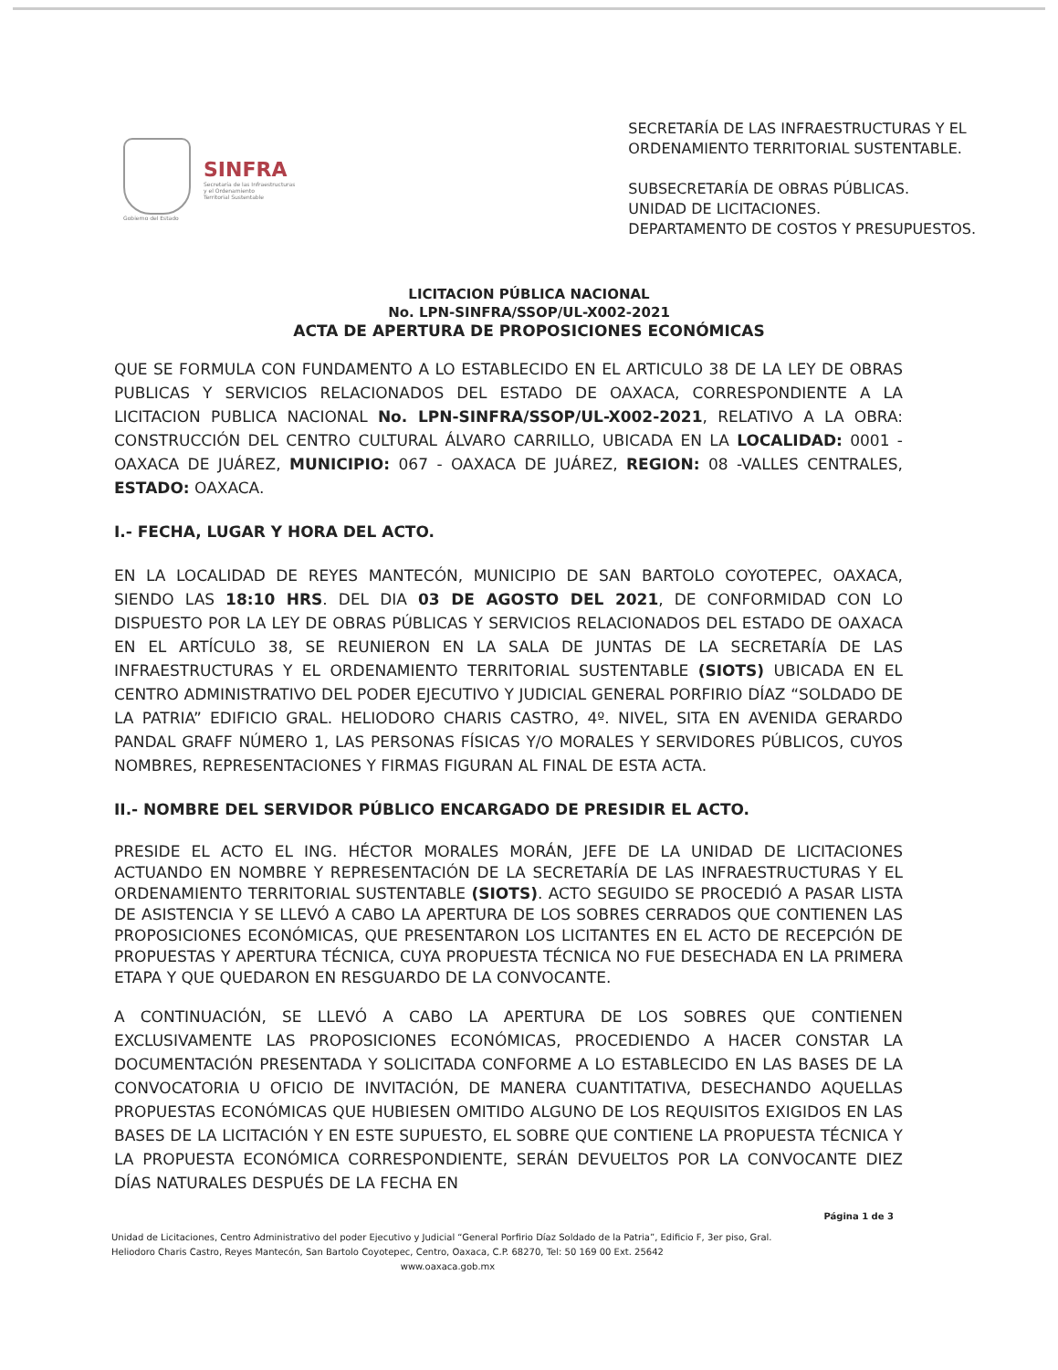Gobierno del Estado
SINFRA
Secretaría de las Infraestructuras
y el Ordenamiento
Territorial Sustentable
SECRETARÍA DE LAS INFRAESTRUCTURAS Y EL
ORDENAMIENTO TERRITORIAL SUSTENTABLE.
SUBSECRETARÍA DE OBRAS PÚBLICAS.
UNIDAD DE LICITACIONES.
DEPARTAMENTO DE COSTOS Y PRESUPUESTOS.
LICITACION PÚBLICA NACIONAL
No. LPN-SINFRA/SSOP/UL-X002-2021
ACTA DE APERTURA DE PROPOSICIONES ECONÓMICAS
QUE SE FORMULA CON FUNDAMENTO A LO ESTABLECIDO EN EL ARTICULO 38 DE LA LEY DE OBRAS PUBLICAS Y SERVICIOS RELACIONADOS DEL ESTADO DE OAXACA, CORRESPONDIENTE A LA LICITACION PUBLICA NACIONAL No. LPN-SINFRA/SSOP/UL-X002-2021, RELATIVO A LA OBRA: CONSTRUCCIÓN DEL CENTRO CULTURAL ÁLVARO CARRILLO, UBICADA EN LA LOCALIDAD: 0001 - OAXACA DE JUÁREZ, MUNICIPIO: 067 - OAXACA DE JUÁREZ, REGION: 08 -VALLES CENTRALES, ESTADO: OAXACA.
I.- FECHA, LUGAR Y HORA DEL ACTO.
EN LA LOCALIDAD DE REYES MANTECÓN, MUNICIPIO DE SAN BARTOLO COYOTEPEC, OAXACA, SIENDO LAS 18:10 HRS. DEL DIA 03 DE AGOSTO DEL 2021, DE CONFORMIDAD CON LO DISPUESTO POR LA LEY DE OBRAS PÚBLICAS Y SERVICIOS RELACIONADOS DEL ESTADO DE OAXACA EN EL ARTÍCULO 38, SE REUNIERON EN LA SALA DE JUNTAS DE LA SECRETARÍA DE LAS INFRAESTRUCTURAS Y EL ORDENAMIENTO TERRITORIAL SUSTENTABLE (SIOTS) UBICADA EN EL CENTRO ADMINISTRATIVO DEL PODER EJECUTIVO Y JUDICIAL GENERAL PORFIRIO DÍAZ “SOLDADO DE LA PATRIA” EDIFICIO GRAL. HELIODORO CHARIS CASTRO, 4º. NIVEL, SITA EN AVENIDA GERARDO PANDAL GRAFF NÚMERO 1, LAS PERSONAS FÍSICAS Y/O MORALES Y SERVIDORES PÚBLICOS, CUYOS NOMBRES, REPRESENTACIONES Y FIRMAS FIGURAN AL FINAL DE ESTA ACTA.
II.- NOMBRE DEL SERVIDOR PÚBLICO ENCARGADO DE PRESIDIR EL ACTO.
PRESIDE EL ACTO EL ING. HÉCTOR MORALES MORÁN, JEFE DE LA UNIDAD DE LICITACIONES ACTUANDO EN NOMBRE Y REPRESENTACIÓN DE LA SECRETARÍA DE LAS INFRAESTRUCTURAS Y EL ORDENAMIENTO TERRITORIAL SUSTENTABLE (SIOTS). ACTO SEGUIDO SE PROCEDIÓ A PASAR LISTA DE ASISTENCIA Y SE LLEVÓ A CABO LA APERTURA DE LOS SOBRES CERRADOS QUE CONTIENEN LAS PROPOSICIONES ECONÓMICAS, QUE PRESENTARON LOS LICITANTES EN EL ACTO DE RECEPCIÓN DE PROPUESTAS Y APERTURA TÉCNICA, CUYA PROPUESTA TÉCNICA NO FUE DESECHADA EN LA PRIMERA ETAPA Y QUE QUEDARON EN RESGUARDO DE LA CONVOCANTE.
A CONTINUACIÓN, SE LLEVÓ A CABO LA APERTURA DE LOS SOBRES QUE CONTIENEN EXCLUSIVAMENTE LAS PROPOSICIONES ECONÓMICAS, PROCEDIENDO A HACER CONSTAR LA DOCUMENTACIÓN PRESENTADA Y SOLICITADA CONFORME A LO ESTABLECIDO EN LAS BASES DE LA CONVOCATORIA U OFICIO DE INVITACIÓN, DE MANERA CUANTITATIVA, DESECHANDO AQUELLAS PROPUESTAS ECONÓMICAS QUE HUBIESEN OMITIDO ALGUNO DE LOS REQUISITOS EXIGIDOS EN LAS BASES DE LA LICITACIÓN Y EN ESTE SUPUESTO, EL SOBRE QUE CONTIENE LA PROPUESTA TÉCNICA Y LA PROPUESTA ECONÓMICA CORRESPONDIENTE, SERÁN DEVUELTOS POR LA CONVOCANTE DIEZ DÍAS NATURALES DESPUÉS DE LA FECHA EN
Página 1 de 3
Unidad de Licitaciones, Centro Administrativo del poder Ejecutivo y Judicial “General Porfirio Díaz Soldado de la Patria”, Edificio F, 3er piso, Gral. Heliodoro Charis Castro, Reyes Mantecón, San Bartolo Coyotepec, Centro, Oaxaca, C.P. 68270, Tel: 50 169 00 Ext. 25642
www.oaxaca.gob.mx